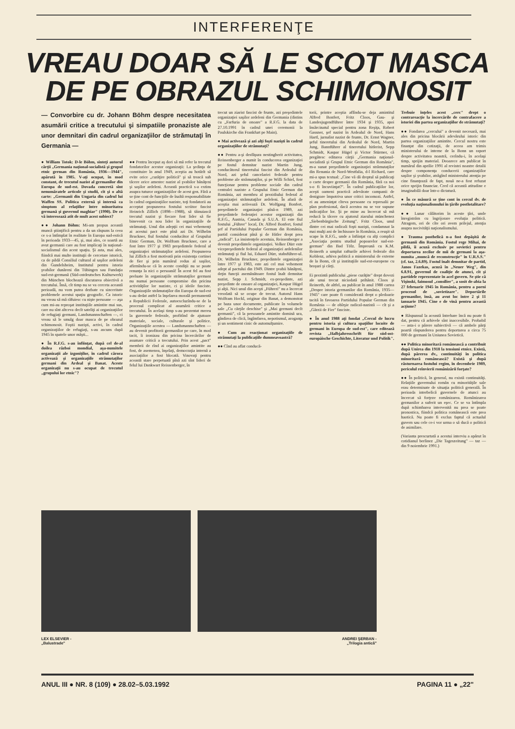INTERFERENŢE
VREAU DOAR SĂ LE SCOT MASCA
DE PE OBRAZUL SCHIMONOSIT
— Convorbire cu dr. Johann Böhm despre necesitatea asumării critice a trecutului şi simpatiile pronaziste ale unor demnitari din cadrul organizaţiilor de strămutaţi în Germania —
● William Totok: D-le Böhm, sinteţi autorul cărţii „Germania naţional-socialistă şi grupul etnic german din România, 1936—1944", apărută în 1985. V-aţi ocupat, în mod constant, de trecutul nazist al germanilor din Europa de sud-est. Dovada concretă sînt nenumăratele articole şi studii, cît şi o altă carte: „Germanii din Ungaria din cadrul lui Waffen SS. Politica externă şi internă ca simptom al relaţiilor între minoritatea germană şi guvernul maghiar" (1990). De ce vă interesează atît de mult acest subiect?
●● Johann Böhm: Mi-am propus această muncă ştiinţifică pentru a da un răspuns la ceea ce s-a întîmplat în realitate în Europa sud-estică în perioada 1933—45, şi, mai ales, ce soartă au avut germanii care au fost implicaţi în naţional-socialismul din acest spaţiu. Şi asta, mai ales, fiindcă mai multe instituţii de cercetare istorică, ca de pildă Consiliul cultural al saşilor ardeleni din Gundelsheim, Institutul pentru istoria şvabilor dunăreni din Tübingen sau Fundaţia sud-est-germană (Süd-ostdeutsches Kulturwerk) din München blochează discutarea obiectivă a trecutului. Însă, cît timp nu se va cerceta această perioadă, nu vom putea dezbate cu sinceritate problemele acestui spaţiu geografic. Ca istoric nu vreau să mă răfuiesc cu nişte persoane — aşa cum mi-au reproşat instituţiile amintite mai sus, care nu sînt altceva decît sateliţi ai organizaţiilor de refugiaţi germani, Landsmannschaften —, ci vreau să le smulg doar masca de pe obrazul schimonosit. Foştii nazişti, activi, în cadrul organizaţiilor de refugiaţi, s-au ascuns după 1945 în spatele unor măşti...
● În R.F.G. s-au înfiinţat, după cel de-al doilea război mondial, aşa-numitele organizaţii ale izgoniţilor, în cadrul cărora activează şi organizaţiile strămutaţilor germani din Ardeal şi Banat. Aceste organizaţii nu s-au ocupat de trecutul „grupului lor etnic"?
●● Pentru început aş dori să mă refer la trecutul fondatorilor acestor organizaţii: La şedinţa de constituire în anul 1949, aceştia au hotărît să evite orice „curăţire politică" şi să treacă sub tăcere orice amestec nazist al şvabilor bănăţeni şi saşilor ardeleni. Această practică s-a extins asupra tuturor organizaţiilor de acest gen. Fără a se ţine cont de funcţiile de înaltă responsabilitate în cadrul organizaţiilor naziste, toţi fondatorii au acceptat propunerea fostului scriitor fascist Heinrich Zillich (1898—1988), să tăinuiască trecutul nazist şi fiecare fost lider să fie binevenit ca nou lider în organizaţiile de strămutaţi. Unul din adepţii cei mai vehemenţi ai acestui pact este pînă azi Dr. Wilhelm Bruckner, fiul fostului conducător al Grupului Etnic German, Dr. Wolfram Bruckner, care a fost între 1977 şi 1983 preşedintele federal al organizaţiei strămutaţilor ardeleni. Propunerea lui Zillich a fost motivată prin existenţa cortinei de fier şi prin numărul redus al saşilor, afirmîndu-se că în aceste condiţii nu se poate renunţa la nici o persoană! În acest fel au fost preluate în organizaţiile strămutaţilor germani nu numai persoane compromise din pricina activităţilor lor naziste, ci şi ideile fasciste. Organizaţiile strămutaţilor din Europa de sud-est s-au dedat astfel la înşelarea morală permanentă a Republicii Federale, autoexcluzîndu-se de la procesul complicat al asumării critice a trecutului. În acelaşi timp s-au prezentat mereu la guvernele federale, profitînd de ajutoare materiale, sociale, culturale şi politice. Organizaţiile acestea — Landsmannschaften — au devenit profitorii germanilor pe care, în mod tacit, îi ironizau din pricina încercărilor de asumare critică a trecutului. Prin acest „pact" membrii de rînd ai organizaţiilor amintite au fost, de asemenea, înşelaţi, democraţia internă a asociaţiilor a fost blocată. Vinovaţi pentru această stare perpetuată pînă azi sînt lideri de felul lui Dankwart Reissenberger, în
trecut un ziarist fascist de frunte, azi preşedintele organizaţiei saşilor ardeleni din Germania (distins cu „Farfuria de onoare" a R.F.G. la data de 27.10.1991 în cadrul unei ceremonii la Paulskirche din Frankfurt pe Main).
● Mai activează şi azi alţi foşti nazişti în cadrul organizaţiilor de strămutaţi?
●● Pentru a-şi desfăşura nestingherit activitatea, Reissenberger a numit în conducerea organizaţiei pe fostul demnitar nazist Martin Jung, conducătorul tineretului fascist din Ardealul de Nord, azi şeful cancelariei federale pentru probleme ale strămutaţilor, şi pe Willi Schiel, fost funcţionar pentru probleme sociale din cadrul centralei naziste a Grupului Etnic German din România, azi membru al prezidiului federal al organizaţiei strămutaţilor ardeleni. În afară de aceştia mai activează Dr. Wolfgang Bonfert, preşedintele organizaţiei pînă-n 1989, azi preşedintele federaţiei acestor organizaţii din R.F.G., Austria, Canada şi S.U.A. El este fiul fostului „Führer" local, Dr. Alfred Bonfert, fostul şef al Partidului Popular German din România, partid considerat pînă şi de Hitler drept prea „radical". La insistenţele acestuia, Reissenberger a devenit preşedintele organizaţiei. Volker Dürr este vicepreşedintele federal al organizaţiei ardelenilor strămutaţi şi fiul lui, Eduard Dürr, stabsführer-ul. Dr. Wilhelm Bruckner, preşedintele organizaţiei între 1977 şi 1983, este azi cel mai vehement adept al pactului din 1949. Dintre şvabii bănăţeni, deţin funcţii asemănătoare fostul înalt demnitar nazist, Sepp J. Schmidt, ex-preşedinte, azi preşedinte de onoare al organizaţiei, Kaspar Hügel şi alţii. Nici unul din aceşti „Führeri" nu a încercat vreodată să se ocupe de trecut. Autorul Hans Wolfram Hockl, originar din Banat, a demonstrat pe baza unor documente, publicate în volumele sale „Cu cărţile deschise" şi „Mai germani decît germanii", că la persoanele amintite domină ura, gîndirea de clică, îngîmfarea, nepotismul, aroganţa şi un sentiment cinic de automulţumire.
● Cum au reacţionat organizaţiile de strămutaţi la publicaţiile dumneavoastră?
●● Cînd au aflat conducă-
torii, printre aceştia aflîndu-se deja amintitul Alfred Bonfert, Fritz Cloos, Gau- şi Landesjugendführer între 1934 şi 1935, apoi însărcinatul special pentru zona Reşiţa, Robert Gassner, şef nazist în Ardealul de Nord, Hans Hartl, jurnalist nazist de frunte, Dr. Ernst Wagner, şeful tineretului din Ardealul de Nord, Martin Jung, Bannführer al tineretului hitlerist, Sepp Schmidt, Kaspar Hügel şi Victor Stürmer, că pregătesc editarea cărţii „Germania naţional-socialistă şi Grupul Etnic German din România", m-a sunat preşedintele organizaţiei strămutaţilor din Renania de Nord-Westfalia, d-l Richard, care mi-a spus textual: „Cine vă dă dreptul să publicaţi o carte despre germanii din România, fără ca noi s-o fi încuviinţat?". În cadrul publicaţiilor lor, aceşti oameni practică adevărate campanii de denigrare împotriva unor critici incomozi. Astfel, ei au ameninţat cîteva persoane cu represalii pe plan profesional, dacă acestea nu se vor supune indicaţiilor lor. Şi pe mine au încercat să mă reducă la tăcere cu ajutorul ziarului münchenez „Siebenbürgische Zeitung". Fritz Cloos, unul dintre cei mai radicali foşti nazişti, condamnat la mai mulţi ani de închisoare în România, a reuşit să scape în R.F.G., unde a înfiinţat cu alţi complici „Asociaţia pentru studiul popoarelor sud-est-german" din Bad Tölz. Împreună cu K.M. Reinerth a umplut rafturile arhivei federale din Koblenz, arhiva politică a ministerului de externe de la Bonn, cît şi instituţiile sud-est-europene cu broşuri şi cărţi.
Ei prezintă publicului „piese curăţite" drept dovezi ale unui trecut niciodată prihănit. Cloos şi Reinerth, de altfel, au publicat în anul 1988 cartea „Despre istoria germanilor din România, 1935—1945" care poate fi considerată drept o pledoarie tacită în favoarea Partidului Popular German din România — de obîrşie radical-nazistă — cît şi a „Gărzii de Fier" fasciste.
● În anul 1988 aţi fondat „Cercul de lucru pentru istoria şi cultura spaţiilor locuite de germani în Europa de sud-est", care editează revista „Halbjahresschrift für süd-ost-europäische Geschichte, Literatur und Politik".
Trebuie înţeles acest „cerc" drept o contrareacţie la încercările de contrafacere a istoriei din partea organizaţiilor de strămutaţi?
●● Fondarea „cercului" a devenit necesară, mai ales din pricina blocării adevărului istoric din partea organizaţiilor amintite. Cercul nostru este finanţat din cotizaţii, de aceea am trimis ministerului de interne de la Bonn un raport despre activitatea noastră, cerîndu-i, în acelaşi timp, sprijin material. Deoarece am publicat în numărul din aprilie 1991 al revistei noastre detalii despre componenţa conducerii organizaţiilor saşilor şi şvabilor, atrăgînd ministerului atenţia pe cine finanţează de fapt, nouă ne-a fost refuzat orice sprijin financiar. Cred că această atitudine e imaginabilă doar într-o dictatură.
● În ce măsură se ţine cont în cercul dv. de evoluţia naţionalismului în ţările postlotalitare?
●● Lunar călătorim în aceste ţări, unde înregistrăm cu îngrijorare evoluţia politică. Atragem, ori de cîte ori avem prilejul, atenţia asupra nocivităţii naţionalismului.
● Trauma postbelică n-a fost depăşită de germanii din România. Fostul rege Mihai, de pildă, îi acuză exclusiv pe sovietici pentru deportarea zecilor de mii de germani la aşa-numita „muncă de reconstrucţie" în U.R.S.S." (cf. taz, 2.6.89). Fostul înalt demnitar de partid, Janos Fazekas, acuză în „Neuer Weg", din 6.8.91, guvernul de coaliţie de atunci, cît şi partidele reprezentate în acel guvern. Se ştie că Vişinski, faimosul „consilier", a sosit de-abia la 27 februarie 1945 în România, pentru a porni procesul de „sovietizare". Deportările germanilor, însă, au avut loc între 2 şi 11 ianuarie 1945. Cine e de vină pentru această acţiune?
● Răspunsul la această întrebare încă nu poate fi dat, pentru că arhivele sînt inaccesibile. Probabil — asta-i o părere subiectivă — că ambele părţi poartă răspunderea pentru deportarea a circa 75 000 de germani în Uniunea Sovietică.
●● Politica minoritară românească a contribuit după Unirea din 1918 la tensiuni etnice. Există, după părerea dv., continuităţi în politica minoritară românească? Există şi după răsturnarea fostului regim, în decembrie 1989, pericolul reînvierii românizării forţate?
●● În politică, în general, nu există continuităţi. Relaţiile guvernului român cu minorităţile sale erau determinate de situaţia politică generală. În perioada interbelică guvernele de atunci au încercat să forţeze românizarea. Românizarea germanilor a suferit un eşec. Ce se va întîmpla după schimbarea intervenită nu prea se poate pronostica, fiindcă politica românească este prea haotică. Nu poate fi exclus faptul că actualul guvern sau cele ce-i vor urma o să ducă o politică de asimilare.
(Varianta prescurtată a acestui interviu a apărut în cotidianul berlinez „Die Tageszeitung" — taz — din 9 noiembrie 1991.)
LEX ELSEVIER -
„Balustrade"
ANDREI ŞERBAN -
„Trilogia antică"
ANUL III ● NR. 8 (109) ● 28.02–5.03.1992 PAGINA 11 ● „22"